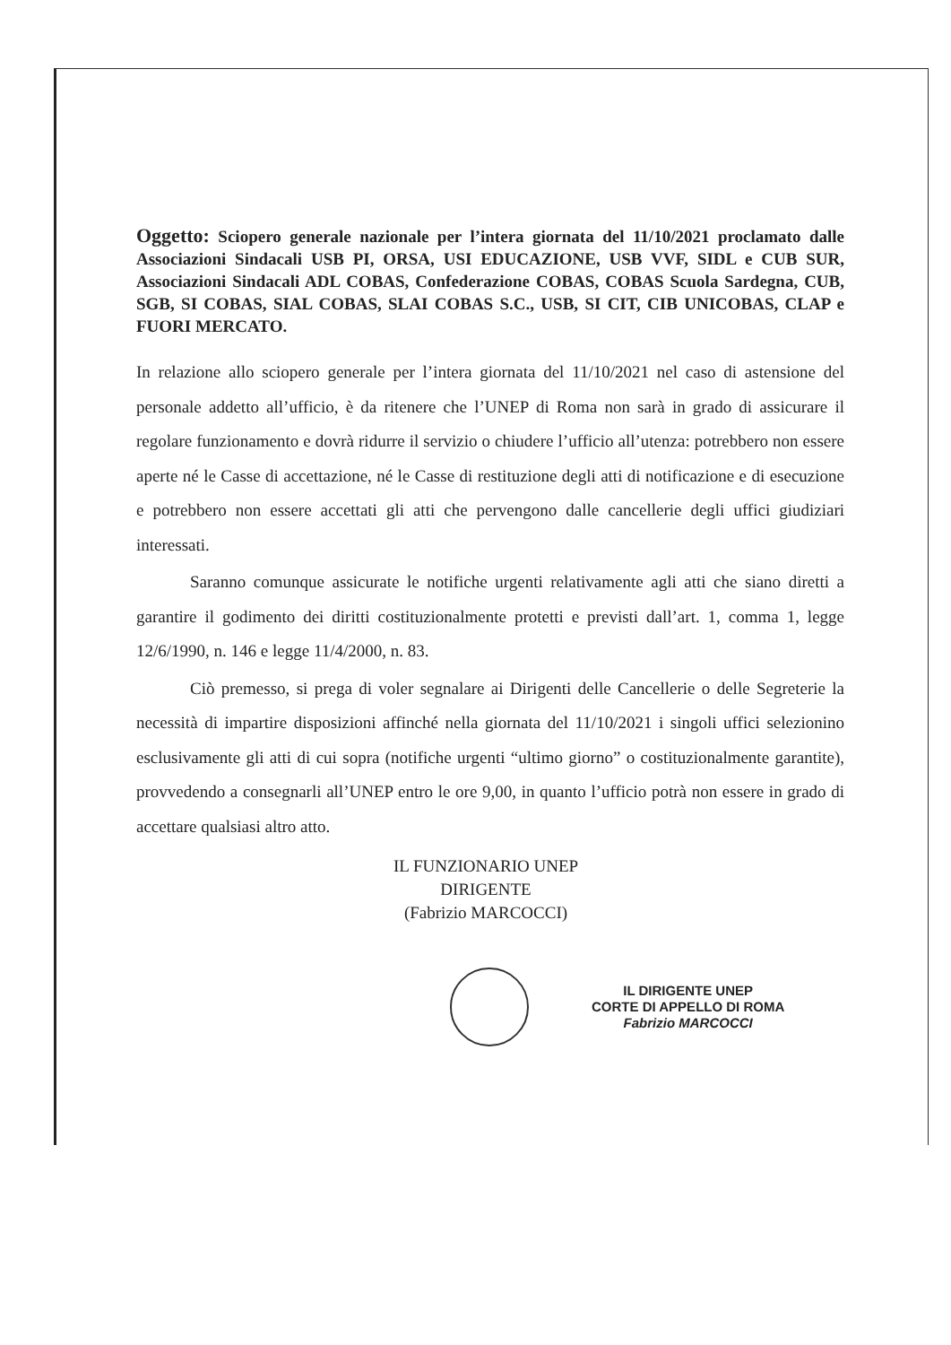Oggetto: Sciopero generale nazionale per l’intera giornata del 11/10/2021 proclamato dalle Associazioni Sindacali USB PI, ORSA, USI EDUCAZIONE, USB VVF, SIDL e CUB SUR, Associazioni Sindacali ADL COBAS, Confederazione COBAS, COBAS Scuola Sardegna, CUB, SGB, SI COBAS, SIAL COBAS, SLAI COBAS S.C., USB, SI CIT, CIB UNICOBAS, CLAP e FUORI MERCATO.
In relazione allo sciopero generale per l’intera giornata del 11/10/2021 nel caso di astensione del personale addetto all’ufficio, è da ritenere che l’UNEP di Roma non sarà in grado di assicurare il regolare funzionamento e dovrà ridurre il servizio o chiudere l’ufficio all’utenza: potrebbero non essere aperte né le Casse di accettazione, né le Casse di restituzione degli atti di notificazione e di esecuzione e potrebbero non essere accettati gli atti che pervengono dalle cancellerie degli uffici giudiziari interessati.
Saranno comunque assicurate le notifiche urgenti relativamente agli atti che siano diretti a garantire il godimento dei diritti costituzionalmente protetti e previsti dall’art. 1, comma 1, legge 12/6/1990, n. 146 e legge 11/4/2000, n. 83.
Ciò premesso, si prega di voler segnalare ai Dirigenti delle Cancellerie o delle Segreterie la necessità di impartire disposizioni affinché nella giornata del 11/10/2021 i singoli uffici selezionino esclusivamente gli atti di cui sopra (notifiche urgenti “ultimo giorno” o costituzionalmente garantite), provvedendo a consegnarli all’UNEP entro le ore 9,00, in quanto l’ufficio potrà non essere in grado di accettare qualsiasi altro atto.
IL FUNZIONARIO UNEP
DIRIGENTE
(Fabrizio MARCOCCI)
IL DIRIGENTE UNEP
CORTE DI APPELLO DI ROMA
Fabrizio MARCOCCI